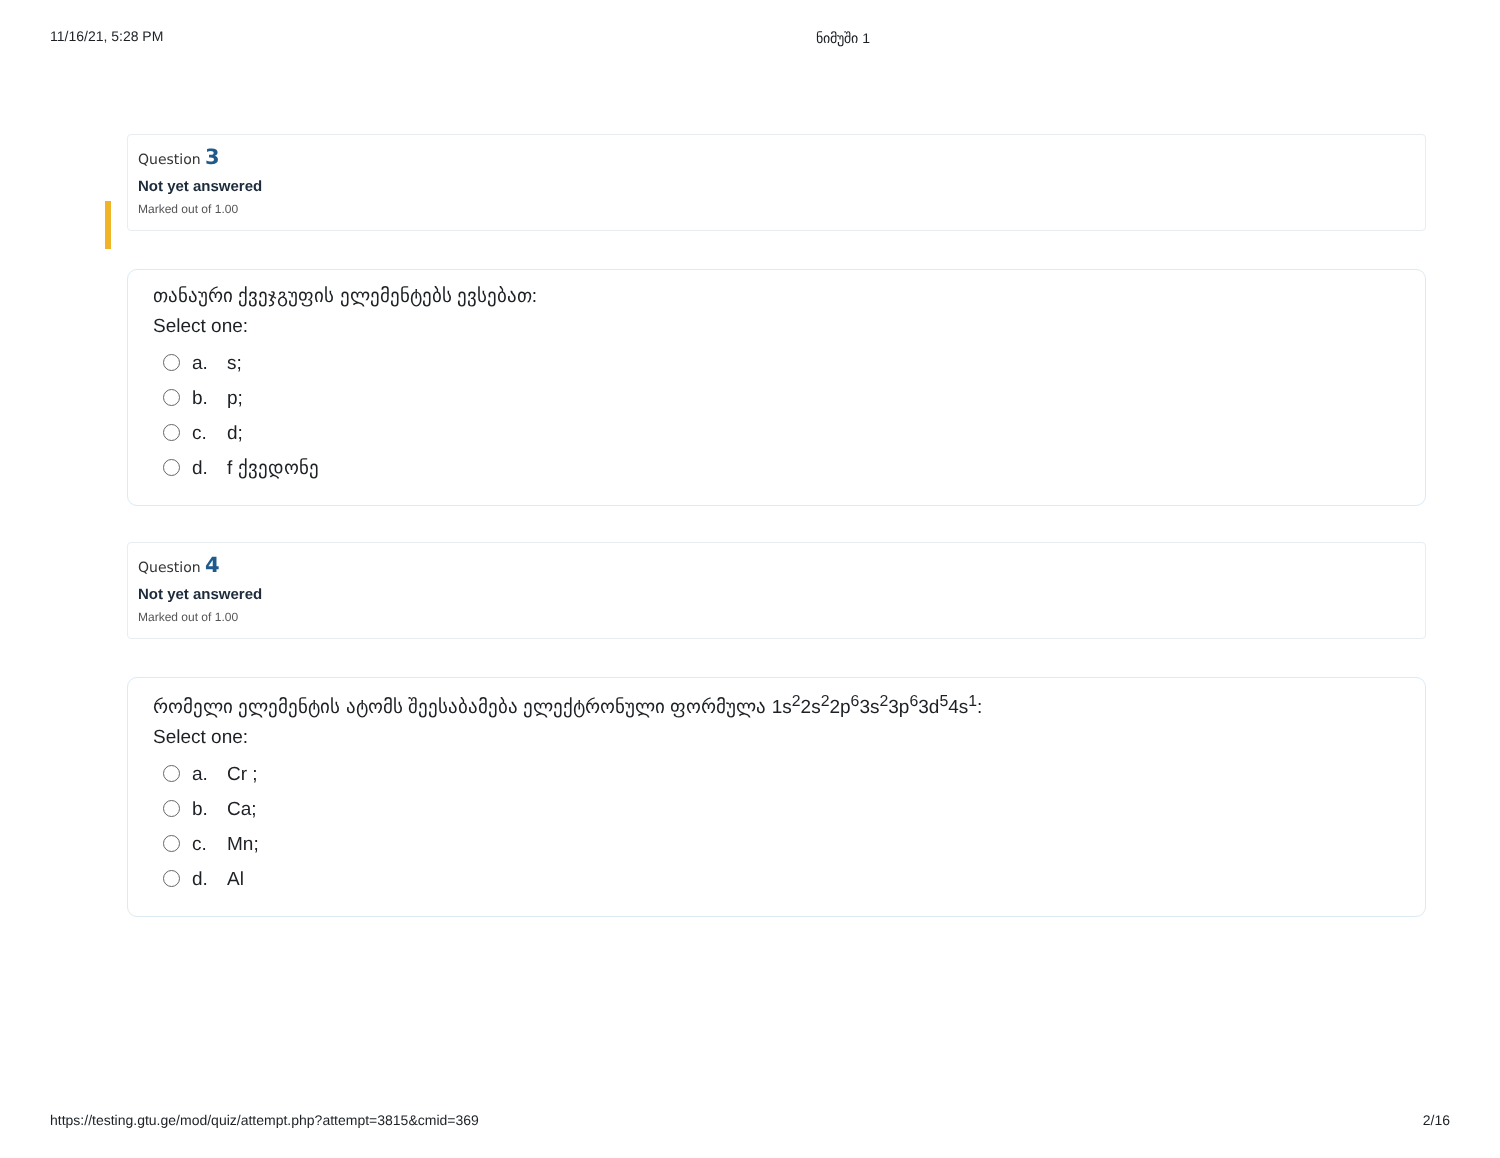11/16/21, 5:28 PM ნიმუში 1
Question 3
Not yet answered
Marked out of 1.00
თანაური ქვეჯგუფის ელემენტებს ევსებათ:
Select one:
a. s;
b. p;
c. d;
d. f ქვედონე
Question 4
Not yet answered
Marked out of 1.00
რომელი ელემენტის ატომს შეესაბამება ელექტრონული ფორმულა 1s<sup>2</sup>2s<sup>2</sup>2p<sup>6</sup>3s<sup>2</sup>3p<sup>6</sup>3d<sup>5</sup>4s<sup>1</sup>:
Select one:
a. Cr ;
b. Ca;
c. Mn;
d. Al
https://testing.gtu.ge/mod/quiz/attempt.php?attempt=3815&cmid=369 2/16